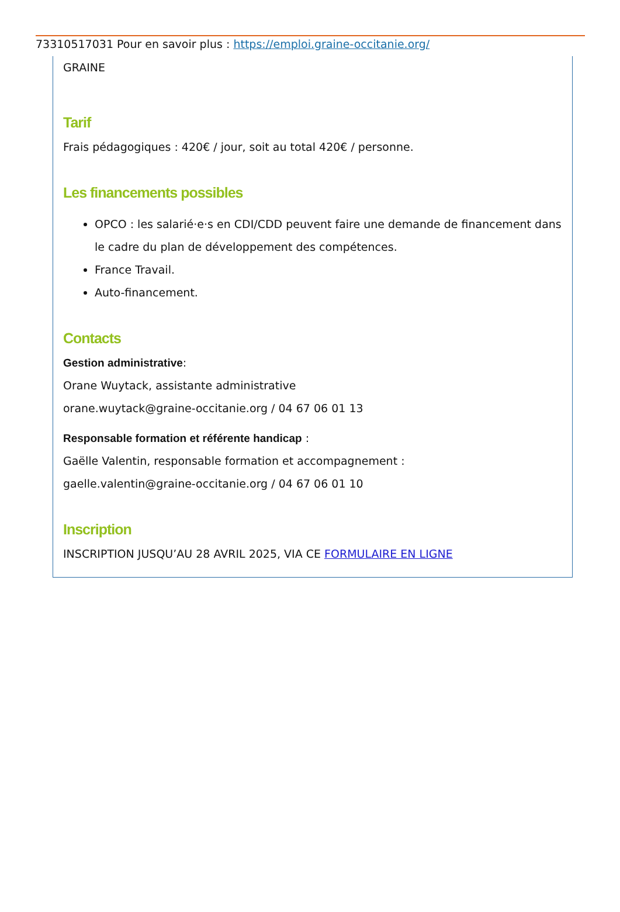733105170​31 Pour en savoir plus : https://emploi.graine-occitanie.org/
GRAINE
Tarif
Frais pédagogiques : 420€ / jour, soit au total 420€ / personne.
Les financements possibles
OPCO : les salarié·e·s en CDI/CDD peuvent faire une demande de financement dans le cadre du plan de développement des compétences.
France Travail.
Auto-financement.
Contacts
Gestion administrative:
Orane Wuytack, assistante administrative
orane.wuytack@graine-occitanie.org / 04 67 06 01 13
Responsable formation et référente handicap :
Gaëlle Valentin, responsable formation et accompagnement :
gaelle.valentin@graine-occitanie.org / 04 67 06 01 10
Inscription
INSCRIPTION JUSQU’AU 28 AVRIL 2025, VIA CE FORMULAIRE EN LIGNE